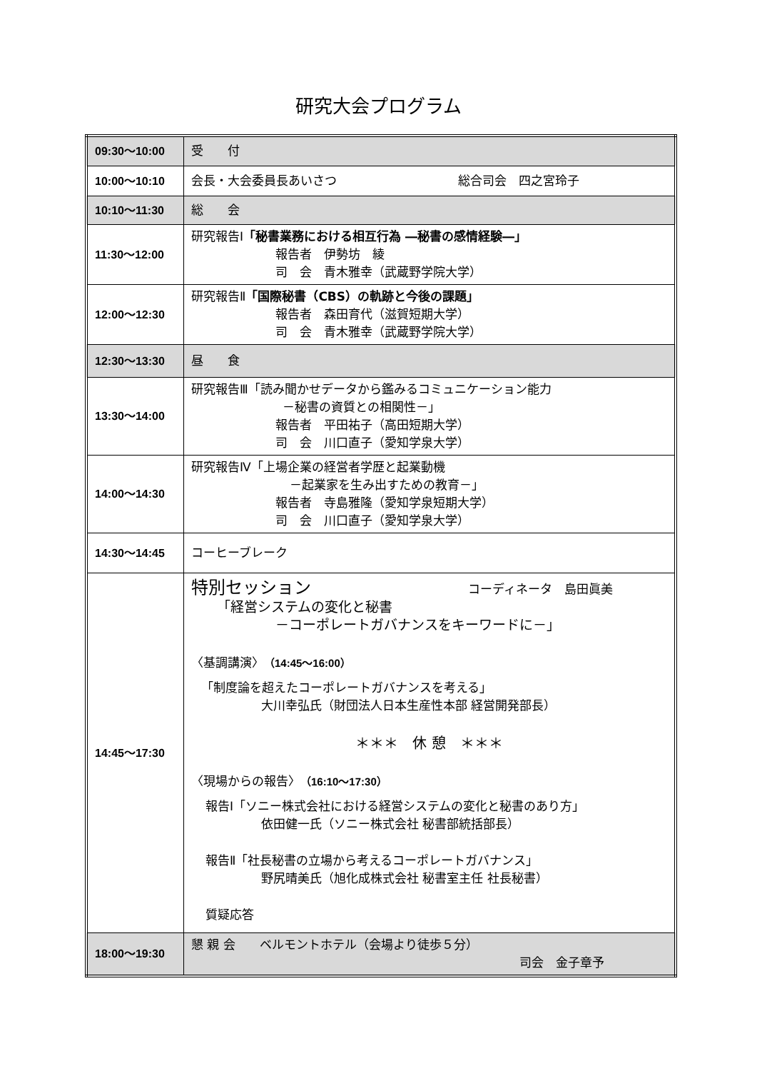研究大会プログラム
| 09:30～10:00 | 受 付 |
| 10:00～10:10 | 会長・大会委員長あいさつ 総合司会 四之宮玲子 |
| 10:10～11:30 | 総 会 |
| 11:30～12:00 | 研究報告Ⅰ 「秘書業務における相互行為 ―秘書の感情経験―」 報告者 伊勢坊 綾 司 会 青木雅幸（武蔵野学院大学） |
| 12:00～12:30 | 研究報告Ⅱ 「国際秘書（CBS）の軌跡と今後の課題」 報告者 森田育代（滋賀短期大学） 司 会 青木雅幸（武蔵野学院大学） |
| 12:30～13:30 | 昼 食 |
| 13:30～14:00 | 研究報告Ⅲ「読み聞かせデータから鑑みるコミュニケーション能力 －秘書の資質との相関性－」 報告者 平田祐子（高田短期大学） 司 会 川口直子（愛知学泉大学） |
| 14:00～14:30 | 研究報告Ⅳ「上場企業の経営者学歴と起業動機 －起業家を生み出すための教育－」 報告者 寺島雅隆（愛知学泉短期大学） 司 会 川口直子（愛知学泉大学） |
| 14:30～14:45 | コーヒーブレーク |
| 14:45～17:30 | 特別セッション コーディネータ 島田眞美 「経営システムの変化と秘書 －コーポレートガバナンスをキーワードに－」 〈基調講演〉 （14:45～16:00） 「制度論を超えたコーポレートガバナンスを考える」 大川幸弘氏（財団法人日本生産性本部 経営開発部長） ＊＊＊ 休 憩 ＊＊＊ 〈現場からの報告〉 （16:10～17:30） 報告Ⅰ「ソニー株式会社における経営システムの変化と秘書のあり方」 依田健一氏（ソニー株式会社 秘書部統括部長） 報告Ⅱ「社長秘書の立場から考えるコーポレートガバナンス」 野尻晴美氏（旭化成株式会社 秘書室主任 社長秘書） 質疑応答 |
| 18:00～19:30 | 懇 親 会 ベルモントホテル（会場より徒歩５分） 司会 金子章予 |